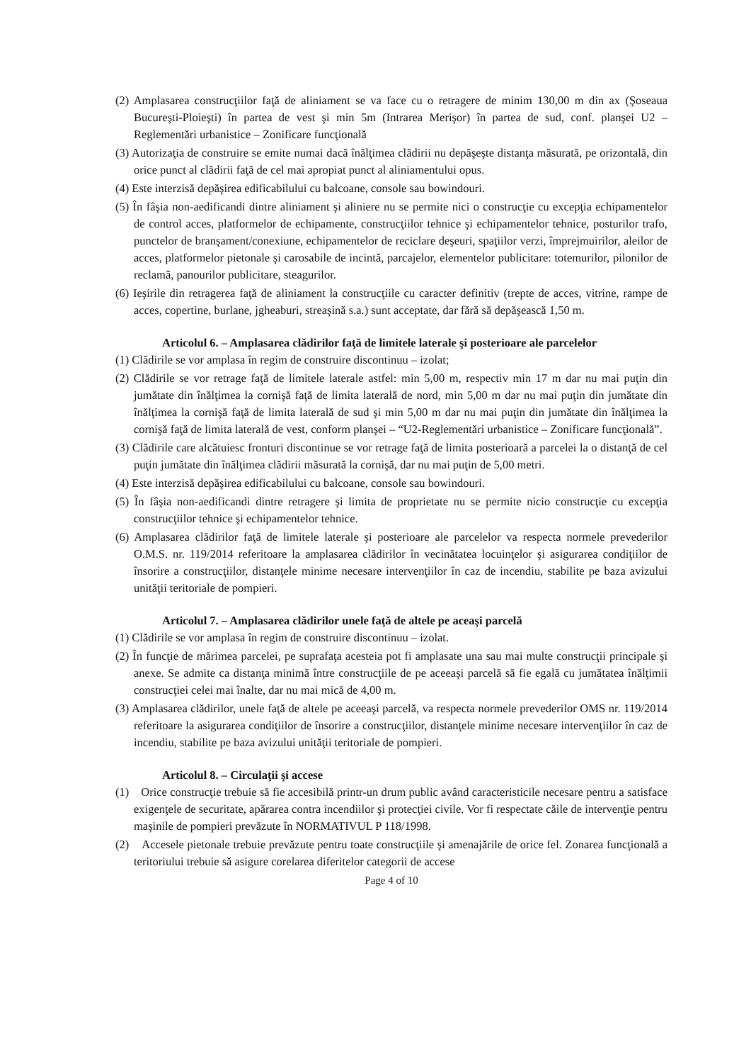(2) Amplasarea construcţiilor faţă de aliniament se va face cu o retragere de minim 130,00 m din ax (Şoseaua Bucureşti-Ploieşti) în partea de vest şi min 5m (Intrarea Merişor) în partea de sud, conf. planşei U2 – Reglementări urbanistice – Zonificare funcţională
(3) Autorizaţia de construire se emite numai dacă înălţimea clădirii nu depăşeşte distanţa măsurată, pe orizontală, din orice punct al clădirii faţă de cel mai apropiat punct al aliniamentului opus.
(4) Este interzisă depăşirea edificabilului cu balcoane, console sau bowindouri.
(5) În fâşia non-aedificandi dintre aliniament şi aliniere nu se permite nici o construcţie cu excepţia echipamentelor de control acces, platformelor de echipamente, construcţiilor tehnice şi echipamentelor tehnice, posturilor trafo, punctelor de branşament/conexiune, echipamentelor de reciclare deşeuri, spaţiilor verzi, împrejmuirilor, aleilor de acces, platformelor pietonale şi carosabile de incintă, parcajelor, elementelor publicitare: totemurilor, pilonilor de reclamă, panourilor publicitare, steagurilor.
(6) Ieşirile din retragerea faţă de aliniament la construcţiile cu caracter definitiv (trepte de acces, vitrine, rampe de acces, copertine, burlane, jgheaburi, streaşină s.a.) sunt acceptate, dar fără să depăşească 1,50 m.
Articolul 6. – Amplasarea clădirilor faţă de limitele laterale şi posterioare ale parcelelor
(1) Clădirile se vor amplasa în regim de construire discontinuu – izolat;
(2) Clădirile se vor retrage faţă de limitele laterale astfel: min 5,00 m, respectiv min 17 m dar nu mai puţin din jumătate din înălţimea la cornişă faţă de limita laterală de nord, min 5,00 m dar nu mai puţin din jumătate din înălţimea la cornişă faţă de limita laterală de sud şi min 5,00 m dar nu mai puţin din jumătate din înălţimea la cornişă faţă de limita laterală de vest, conform planşei – “U2-Reglementări urbanistice – Zonificare funcţională”.
(3) Clădirile care alcătuiesc fronturi discontinue se vor retrage faţă de limita posterioară a parcelei la o distanţă de cel puţin jumătate din înălţimea clădirii măsurată la cornişă, dar nu mai puţin de 5,00 metri.
(4) Este interzisă depăşirea edificabilului cu balcoane, console sau bowindouri.
(5) În fâşia non-aedificandi dintre retragere şi limita de proprietate nu se permite nicio construcţie cu excepţia construcţiilor tehnice şi echipamentelor tehnice.
(6) Amplasarea clădirilor faţă de limitele laterale şi posterioare ale parcelelor va respecta normele prevederilor O.M.S. nr. 119/2014 referitoare la amplasarea clădirilor în vecinătatea locuinţelor şi asigurarea condiţiilor de însorire a construcţiilor, distanţele minime necesare intervenţiilor în caz de incendiu, stabilite pe baza avizului unităţii teritoriale de pompieri.
Articolul 7. – Amplasarea clădirilor unele faţă de altele pe aceaşi parcelă
(1) Clădirile se vor amplasa în regim de construire discontinuu – izolat.
(2) În funcţie de mărimea parcelei, pe suprafaţa acesteia pot fi amplasate una sau mai multe construcţii principale şi anexe. Se admite ca distanţa minimă între construcţiile de pe aceeaşi parcelă să fie egală cu jumătatea înălţimii construcţiei celei mai înalte, dar nu mai mică de 4,00 m.
(3) Amplasarea clădirilor, unele faţă de altele pe aceeaşi parcelă, va respecta normele prevederilor OMS nr. 119/2014 referitoare la asigurarea condiţiilor de însorire a construcţiilor, distanţele minime necesare intervenţiilor în caz de incendiu, stabilite pe baza avizului unităţii teritoriale de pompieri.
Articolul 8. – Circulaţii şi accese
(1) Orice construcţie trebuie să fie accesibilă printr-un drum public având caracteristicile necesare pentru a satisface exigenţele de securitate, apărarea contra incendiilor şi protecţiei civile. Vor fi respectate căile de intervenţie pentru maşinile de pompieri prevăzute în NORMATIVUL P 118/1998.
(2) Accesele pietonale trebuie prevăzute pentru toate construcţiile şi amenajările de orice fel. Zonarea funcţională a teritoriului trebuie să asigure corelarea diferitelor categorii de accese
Page 4 of 10